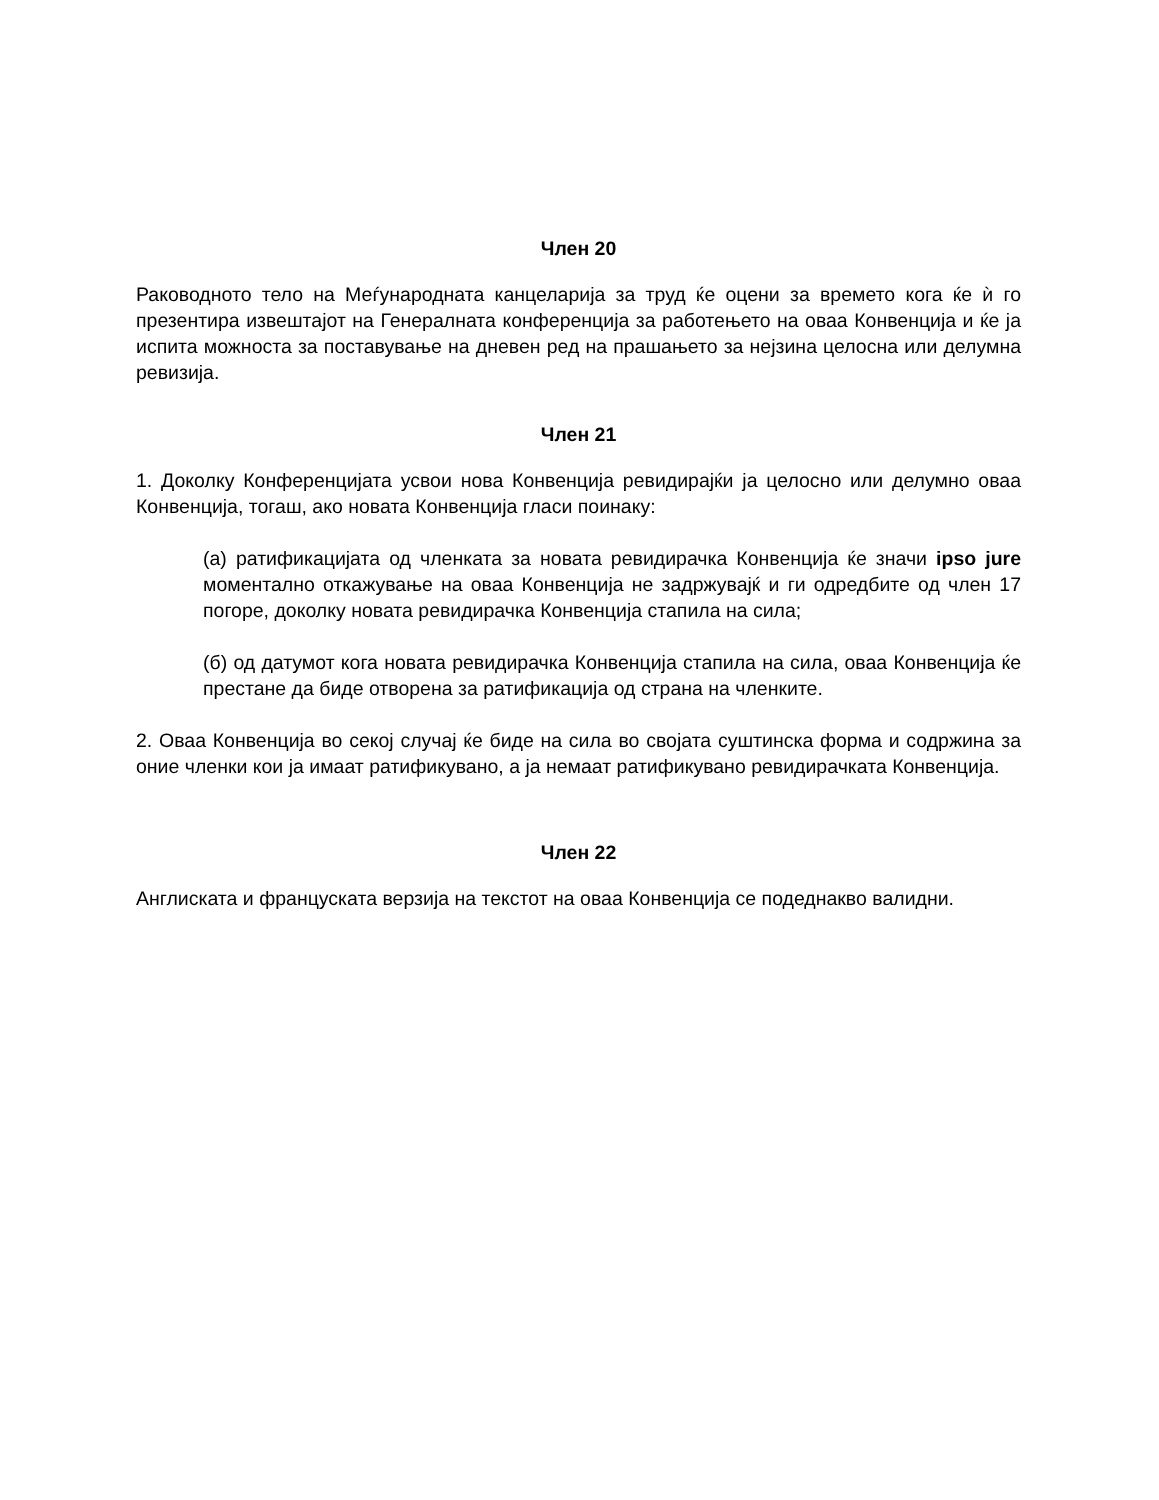Член 20
Раководното тело на Меѓународната канцеларија за труд ќе оцени за времето кога ќе ѝ го презентира извештајот на Генералната конференција за работењето на оваа Конвенција и ќе ја испита можноста за поставување на дневен ред на прашањето за нејзина целосна или делумна ревизија.
Член 21
1. Доколку Конференцијата усвои нова Конвенција ревидирајќи ја целосно или делумно оваа Конвенција, тогаш, ако новата Конвенција гласи поинаку:
(а) ратификацијата од членката за новата ревидирачка Конвенција ќе значи ipso jure моментално откажување на оваа Конвенција не задржувајќ и ги одредбите од член 17 погоре, доколку новата ревидирачка Конвенција стапила на сила;
(б) од датумот кога новата ревидирачка Конвенција стапила на сила, оваа Конвенција ќе престане да биде отворена за ратификација од страна на членките.
2. Оваа Конвенција во секој случај ќе биде на сила во својата суштинска форма и содржина за оние членки кои ја имаат ратификувано, а ја немаат ратификувано ревидирачката Конвенција.
Член 22
Англиската и француската верзија на текстот на оваа Конвенција се подеднакво валидни.